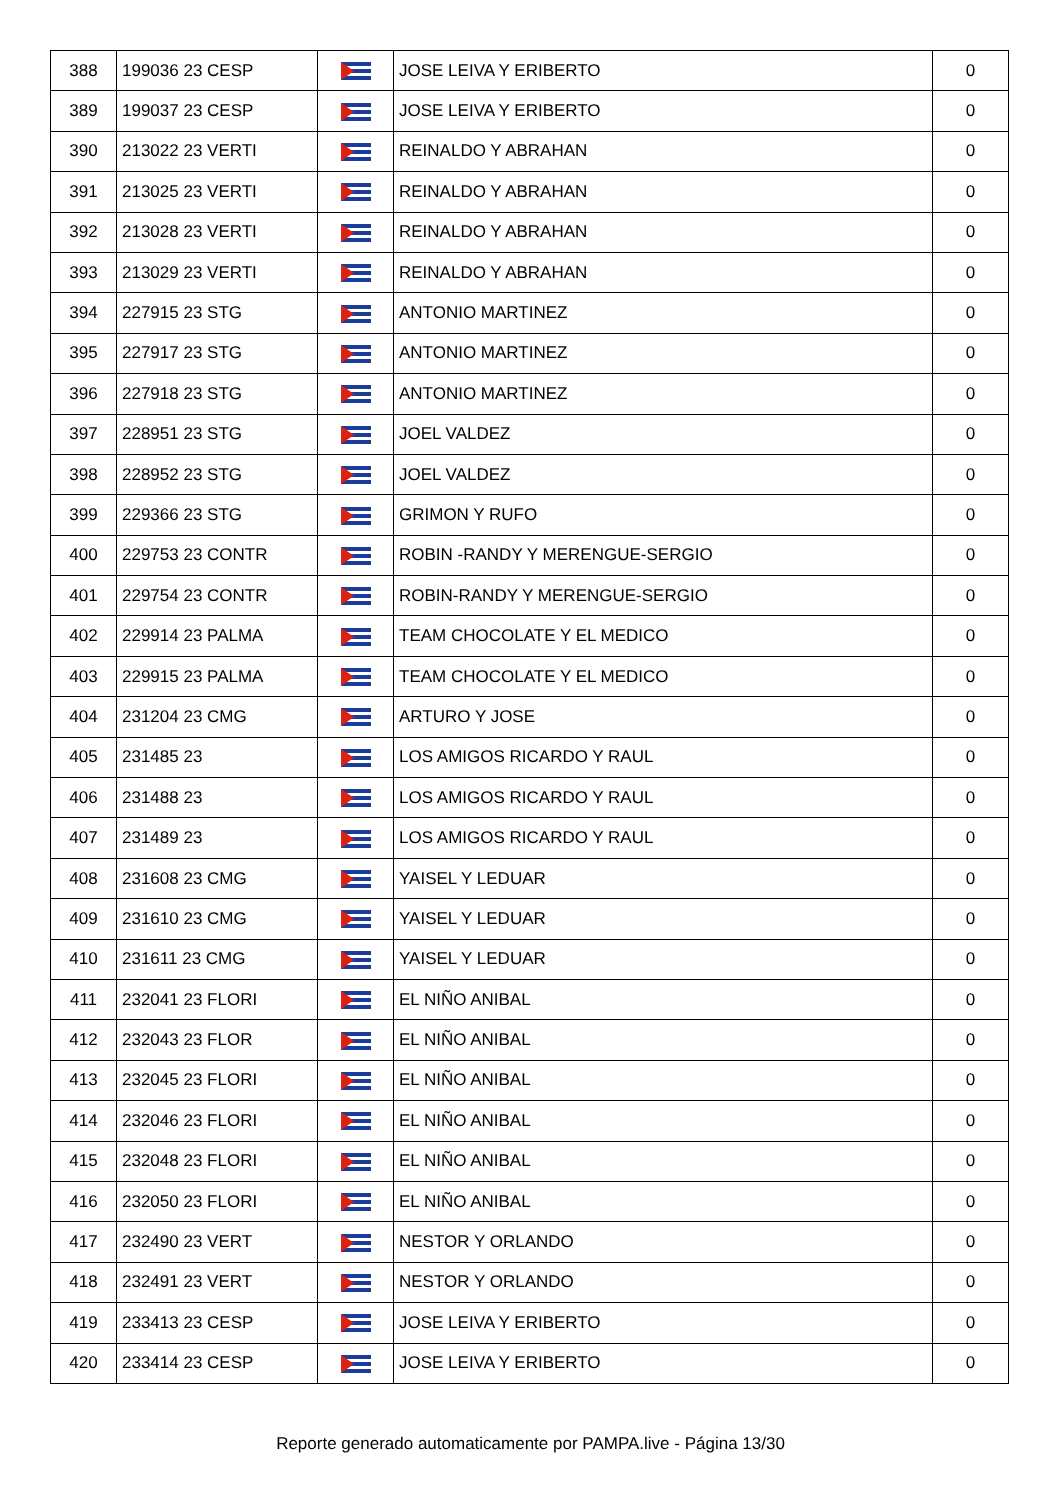| 388 | 199036 23 CESP | | JOSE LEIVA Y ERIBERTO | 0 |
| 389 | 199037 23 CESP | | JOSE LEIVA Y ERIBERTO | 0 |
| 390 | 213022 23 VERTI | | REINALDO Y ABRAHAN | 0 |
| 391 | 213025 23 VERTI | | REINALDO Y ABRAHAN | 0 |
| 392 | 213028 23 VERTI | | REINALDO Y ABRAHAN | 0 |
| 393 | 213029 23 VERTI | | REINALDO Y ABRAHAN | 0 |
| 394 | 227915 23 STG | | ANTONIO MARTINEZ | 0 |
| 395 | 227917 23 STG | | ANTONIO MARTINEZ | 0 |
| 396 | 227918 23 STG | | ANTONIO MARTINEZ | 0 |
| 397 | 228951 23 STG | | JOEL VALDEZ | 0 |
| 398 | 228952 23 STG | | JOEL VALDEZ | 0 |
| 399 | 229366 23 STG | | GRIMON Y RUFO | 0 |
| 400 | 229753 23 CONTR | | ROBIN -RANDY Y MERENGUE-SERGIO | 0 |
| 401 | 229754 23 CONTR | | ROBIN-RANDY Y MERENGUE-SERGIO | 0 |
| 402 | 229914 23 PALMA | | TEAM CHOCOLATE Y EL MEDICO | 0 |
| 403 | 229915 23 PALMA | | TEAM CHOCOLATE Y EL MEDICO | 0 |
| 404 | 231204 23 CMG | | ARTURO Y JOSE | 0 |
| 405 | 231485 23 | | LOS AMIGOS RICARDO Y RAUL | 0 |
| 406 | 231488 23 | | LOS AMIGOS RICARDO Y RAUL | 0 |
| 407 | 231489 23 | | LOS AMIGOS RICARDO Y RAUL | 0 |
| 408 | 231608 23 CMG | | YAISEL Y LEDUAR | 0 |
| 409 | 231610 23 CMG | | YAISEL Y LEDUAR | 0 |
| 410 | 231611 23 CMG | | YAISEL Y LEDUAR | 0 |
| 411 | 232041 23 FLORI | | EL NIÑO ANIBAL | 0 |
| 412 | 232043 23 FLOR | | EL NIÑO ANIBAL | 0 |
| 413 | 232045 23 FLORI | | EL NIÑO ANIBAL | 0 |
| 414 | 232046 23 FLORI | | EL NIÑO ANIBAL | 0 |
| 415 | 232048 23 FLORI | | EL NIÑO ANIBAL | 0 |
| 416 | 232050 23 FLORI | | EL NIÑO ANIBAL | 0 |
| 417 | 232490 23 VERT | | NESTOR Y ORLANDO | 0 |
| 418 | 232491 23 VERT | | NESTOR Y ORLANDO | 0 |
| 419 | 233413 23 CESP | | JOSE LEIVA Y ERIBERTO | 0 |
| 420 | 233414 23 CESP | | JOSE LEIVA Y ERIBERTO | 0 |
Reporte generado automaticamente por PAMPA.live - Página 13/30